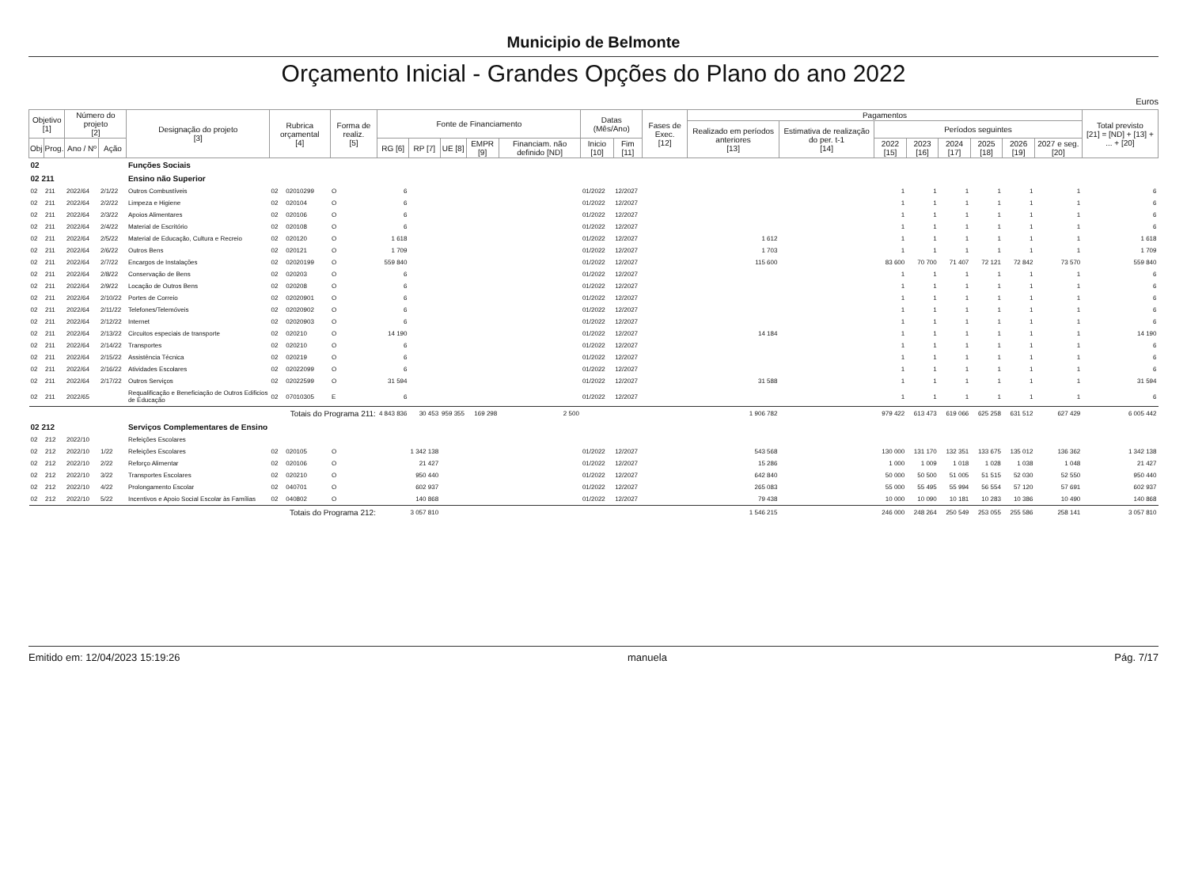Municipio de Belmonte
Orçamento Inicial - Grandes Opções do Plano do ano 2022
Euros
| Objetivo [1] | | Número do projeto [2] | | Designação do projeto [3] | Rubrica orçamental [4] | | Forma de realiz. [5] | Fonte de Financiamento | | | | | Datas (Mês/Ano) | | Fases de Exec. [12] | Pagamentos | | | | | | | | Total previsto [21] = [ND] + [13] + ... + [20] |
| --- | --- | --- | --- | --- | --- | --- | --- | --- | --- | --- | --- | --- | --- | --- | --- | --- | --- | --- | --- | --- | --- | --- | --- | --- |
| | | | | | | | | | | | | | | | | Realizado em períodos anteriores [13] | Estimativa de realização do per. t-1 [14] | Períodos seguintes | | | | | | |
| Obj | Prog. | Ano / Nº | Ação | | | | | RG [6] | RP [7] | UE [8] | EMPR [9] | Financiam. não definido [ND] | Inicio [10] | Fim [11] | | | | 2022 [15] | 2023 [16] | 2024 [17] | 2025 [18] | 2026 [19] | 2027 e seg. [20] | |
| 02 | | | | Funções Sociais | | | | | | | | | | | | | | | | | | | | |
| 02 211 | | | | Ensino não Superior | | | | | | | | | | | | | | | | | | | | |
| 02 | 211 | 2022/64 | 2/1/22 | Outros Combustíveis | 02 | 02010299 | O | 6 | | | | | 01/2022 | 12/2027 | | | | 1 | 1 | 1 | 1 | 1 | 1 | 6 |
| 02 | 211 | 2022/64 | 2/2/22 | Limpeza e Higiene | 02 | 020104 | O | 6 | | | | | 01/2022 | 12/2027 | | | | 1 | 1 | 1 | 1 | 1 | 1 | 6 |
| 02 | 211 | 2022/64 | 2/3/22 | Apoios Alimentares | 02 | 020106 | O | 6 | | | | | 01/2022 | 12/2027 | | | | 1 | 1 | 1 | 1 | 1 | 1 | 6 |
| 02 | 211 | 2022/64 | 2/4/22 | Material de Escritório | 02 | 020108 | O | 6 | | | | | 01/2022 | 12/2027 | | | | 1 | 1 | 1 | 1 | 1 | 1 | 6 |
| 02 | 211 | 2022/64 | 2/5/22 | Material de Educação, Cultura e Recreio | 02 | 020120 | O | 1 618 | | | | | 01/2022 | 12/2027 | | 1 612 | | 1 | 1 | 1 | 1 | 1 | 1 | 1 618 |
| 02 | 211 | 2022/64 | 2/6/22 | Outros Bens | 02 | 020121 | O | 1 709 | | | | | 01/2022 | 12/2027 | | 1 703 | | 1 | 1 | 1 | 1 | 1 | 1 | 1 709 |
| 02 | 211 | 2022/64 | 2/7/22 | Encargos de Instalações | 02 | 02020199 | O | 559 840 | | | | | 01/2022 | 12/2027 | | 115 600 | | 83 600 | 70 700 | 71 407 | 72 121 | 72 842 | 73 570 | 559 840 |
| 02 | 211 | 2022/64 | 2/8/22 | Conservação de Bens | 02 | 020203 | O | 6 | | | | | 01/2022 | 12/2027 | | | | 1 | 1 | 1 | 1 | 1 | 1 | 6 |
| 02 | 211 | 2022/64 | 2/9/22 | Locação de Outros Bens | 02 | 020208 | O | 6 | | | | | 01/2022 | 12/2027 | | | | 1 | 1 | 1 | 1 | 1 | 1 | 6 |
| 02 | 211 | 2022/64 | 2/10/22 | Portes de Correio | 02 | 02020901 | O | 6 | | | | | 01/2022 | 12/2027 | | | | 1 | 1 | 1 | 1 | 1 | 1 | 6 |
| 02 | 211 | 2022/64 | 2/11/22 | Telefones/Telemóveis | 02 | 02020902 | O | 6 | | | | | 01/2022 | 12/2027 | | | | 1 | 1 | 1 | 1 | 1 | 1 | 6 |
| 02 | 211 | 2022/64 | 2/12/22 | Internet | 02 | 02020903 | O | 6 | | | | | 01/2022 | 12/2027 | | | | 1 | 1 | 1 | 1 | 1 | 1 | 6 |
| 02 | 211 | 2022/64 | 2/13/22 | Circuitos especiais de transporte | 02 | 020210 | O | 14 190 | | | | | 01/2022 | 12/2027 | | 14 184 | | 1 | 1 | 1 | 1 | 1 | 1 | 14 190 |
| 02 | 211 | 2022/64 | 2/14/22 | Transportes | 02 | 020210 | O | 6 | | | | | 01/2022 | 12/2027 | | | | 1 | 1 | 1 | 1 | 1 | 1 | 6 |
| 02 | 211 | 2022/64 | 2/15/22 | Assistência Técnica | 02 | 020219 | O | 6 | | | | | 01/2022 | 12/2027 | | | | 1 | 1 | 1 | 1 | 1 | 1 | 6 |
| 02 | 211 | 2022/64 | 2/16/22 | Atividades Escolares | 02 | 02022099 | O | 6 | | | | | 01/2022 | 12/2027 | | | | 1 | 1 | 1 | 1 | 1 | 1 | 6 |
| 02 | 211 | 2022/64 | 2/17/22 | Outros Serviços | 02 | 02022599 | O | 31 594 | | | | | 01/2022 | 12/2027 | | 31 588 | | 1 | 1 | 1 | 1 | 1 | 1 | 31 594 |
| 02 | 211 | 2022/65 | | Requalificação e Beneficiação de Outros Edificios de Educação | 02 | 07010305 | E | 6 | | | | | 01/2022 | 12/2027 | | | | 1 | 1 | 1 | 1 | 1 | 1 | 6 |
| Totais do Programa 211: | | | | | | | | 4 843 836 | 30 453 | 959 355 | 169 298 | 2 500 | | | | 1 906 782 | | 979 422 | 613 473 | 619 066 | 625 258 | 631 512 | 627 429 | 6 005 442 |
| 02 212 | | | | Serviços Complementares de Ensino | | | | | | | | | | | | | | | | | | | | |
| 02 | 212 | 2022/10 | | Refeições Escolares | | | | | | | | | | | | | | | | | | | | |
| 02 | 212 | 2022/10 | 1/22 | Refeições Escolares | 02 | 020105 | O | | 1 342 138 | | | | 01/2022 | 12/2027 | | 543 568 | | 130 000 | 131 170 | 132 351 | 133 675 | 135 012 | 136 362 | 1 342 138 |
| 02 | 212 | 2022/10 | 2/22 | Reforço Alimentar | 02 | 020106 | O | | 21 427 | | | | 01/2022 | 12/2027 | | 15 286 | | 1 000 | 1 009 | 1 018 | 1 028 | 1 038 | 1 048 | 21 427 |
| 02 | 212 | 2022/10 | 3/22 | Transportes Escolares | 02 | 020210 | O | | 950 440 | | | | 01/2022 | 12/2027 | | 642 840 | | 50 000 | 50 500 | 51 005 | 51 515 | 52 030 | 52 550 | 950 440 |
| 02 | 212 | 2022/10 | 4/22 | Prolongamento Escolar | 02 | 040701 | O | | 602 937 | | | | 01/2022 | 12/2027 | | 265 083 | | 55 000 | 55 495 | 55 994 | 56 554 | 57 120 | 57 691 | 602 937 |
| 02 | 212 | 2022/10 | 5/22 | Incentivos e Apoio Social Escolar às Famílias | 02 | 040802 | O | | 140 868 | | | | 01/2022 | 12/2027 | | 79 438 | | 10 000 | 10 090 | 10 181 | 10 283 | 10 386 | 10 490 | 140 868 |
| Totais do Programa 212: | | | | | | | | | 3 057 810 | | | | | | | 1 546 215 | | 246 000 | 248 264 | 250 549 | 253 055 | 255 586 | 258 141 | 3 057 810 |
Emitido em: 12/04/2023 15:19:26 manuela Pág. 7/17